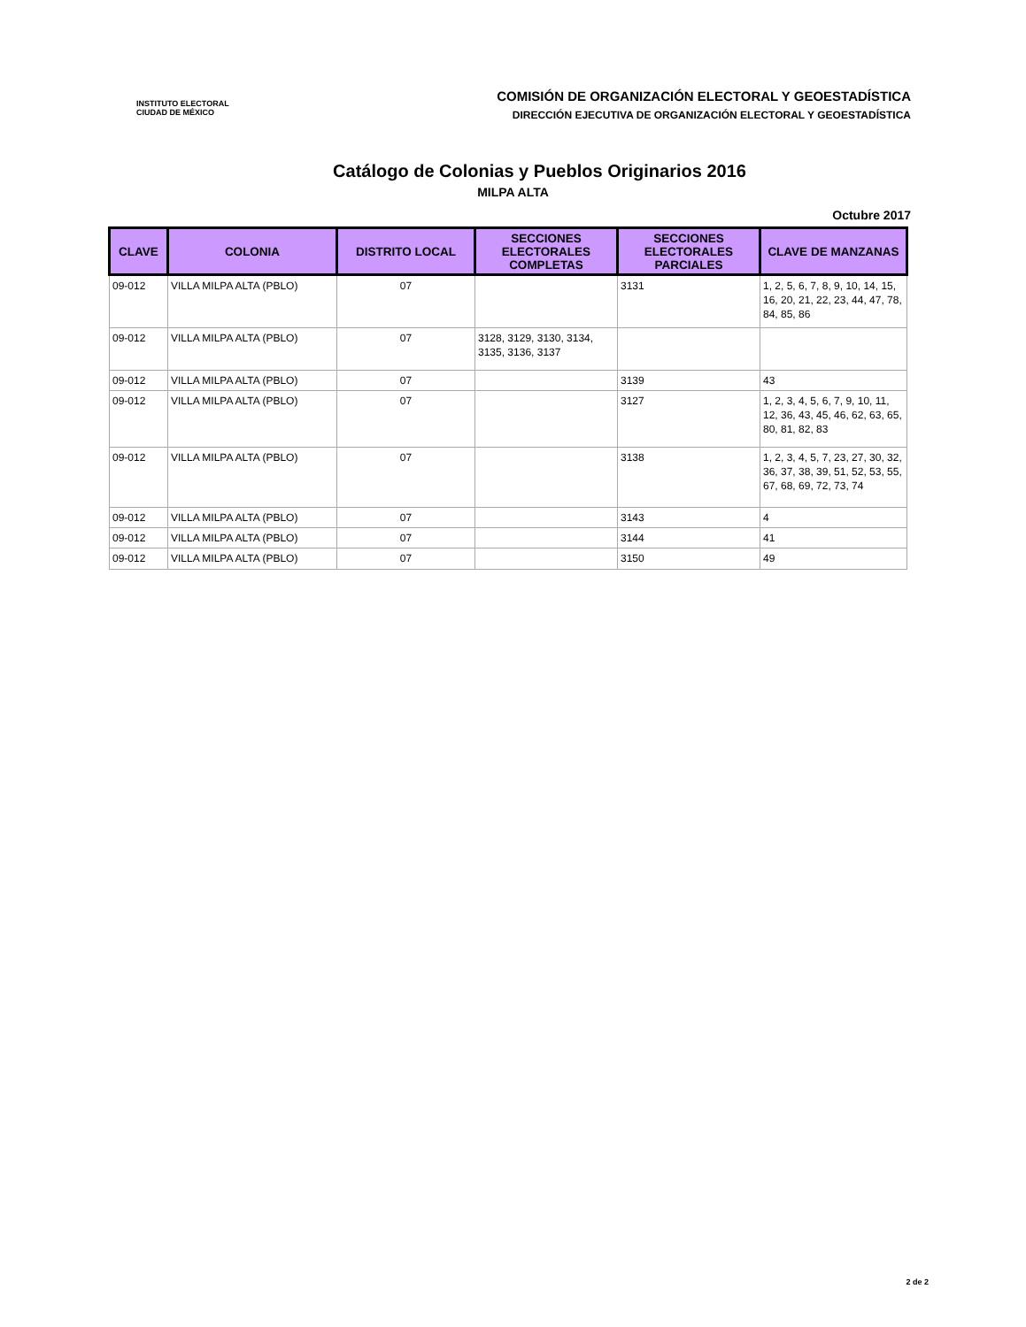INSTITUTO ELECTORAL
CIUDAD DE MÉXICO
COMISIÓN DE ORGANIZACIÓN ELECTORAL Y GEOESTADÍSTICA
DIRECCIÓN EJECUTIVA DE ORGANIZACIÓN ELECTORAL Y GEOESTADÍSTICA
Catálogo de Colonias y Pueblos Originarios 2016
MILPA ALTA
Octubre 2017
| CLAVE | COLONIA | DISTRITO LOCAL | SECCIONES ELECTORALES COMPLETAS | SECCIONES ELECTORALES PARCIALES | CLAVE DE MANZANAS |
| --- | --- | --- | --- | --- | --- |
| 09-012 | VILLA MILPA ALTA (PBLO) | 07 | | 3131 | 1, 2, 5, 6, 7, 8, 9, 10, 14, 15, 16, 20, 21, 22, 23, 44, 47, 78, 84, 85, 86 |
| 09-012 | VILLA MILPA ALTA (PBLO) | 07 | 3128, 3129, 3130, 3134, 3135, 3136, 3137 | | |
| 09-012 | VILLA MILPA ALTA (PBLO) | 07 | | 3139 | 43 |
| 09-012 | VILLA MILPA ALTA (PBLO) | 07 | | 3127 | 1, 2, 3, 4, 5, 6, 7, 9, 10, 11, 12, 36, 43, 45, 46, 62, 63, 65, 80, 81, 82, 83 |
| 09-012 | VILLA MILPA ALTA (PBLO) | 07 | | 3138 | 1, 2, 3, 4, 5, 7, 23, 27, 30, 32, 36, 37, 38, 39, 51, 52, 53, 55, 67, 68, 69, 72, 73, 74 |
| 09-012 | VILLA MILPA ALTA (PBLO) | 07 | | 3143 | 4 |
| 09-012 | VILLA MILPA ALTA (PBLO) | 07 | | 3144 | 41 |
| 09-012 | VILLA MILPA ALTA (PBLO) | 07 | | 3150 | 49 |
2 de 2